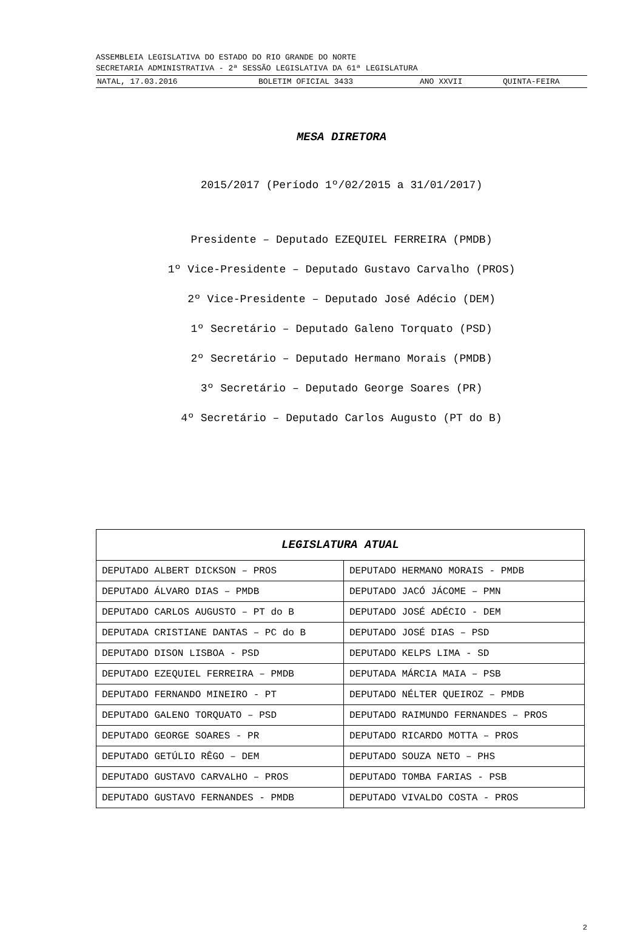ASSEMBLEIA LEGISLATIVA DO ESTADO DO RIO GRANDE DO NORTE
SECRETARIA ADMINISTRATIVA - 2ª SESSÃO LEGISLATIVA DA 61ª LEGISLATURA
NATAL, 17.03.2016 BOLETIM OFICIAL 3433 ANO XXVII QUINTA-FEIRA
MESA DIRETORA
2015/2017 (Período 1º/02/2015 a 31/01/2017)
Presidente – Deputado EZEQUIEL FERREIRA (PMDB)
1º Vice-Presidente – Deputado Gustavo Carvalho (PROS)
2º Vice-Presidente – Deputado José Adécio (DEM)
1º Secretário – Deputado Galeno Torquato (PSD)
2º Secretário – Deputado Hermano Morais (PMDB)
3º Secretário – Deputado George Soares (PR)
4º Secretário – Deputado Carlos Augusto (PT do B)
| LEGISLATURA ATUAL | |
| --- | --- |
| DEPUTADO ALBERT DICKSON – PROS | DEPUTADO HERMANO MORAIS - PMDB |
| DEPUTADO ÁLVARO DIAS – PMDB | DEPUTADO JACÓ JÁCOME – PMN |
| DEPUTADO CARLOS AUGUSTO – PT do B | DEPUTADO JOSÉ ADÉCIO - DEM |
| DEPUTADA CRISTIANE DANTAS – PC do B | DEPUTADO JOSÉ DIAS – PSD |
| DEPUTADO DISON LISBOA - PSD | DEPUTADO KELPS LIMA - SD |
| DEPUTADO EZEQUIEL FERREIRA – PMDB | DEPUTADA MÁRCIA MAIA – PSB |
| DEPUTADO FERNANDO MINEIRO - PT | DEPUTADO NÉLTER QUEIROZ – PMDB |
| DEPUTADO GALENO TORQUATO – PSD | DEPUTADO RAIMUNDO FERNANDES – PROS |
| DEPUTADO GEORGE SOARES - PR | DEPUTADO RICARDO MOTTA – PROS |
| DEPUTADO GETÚLIO RÊGO – DEM | DEPUTADO SOUZA NETO – PHS |
| DEPUTADO GUSTAVO CARVALHO – PROS | DEPUTADO TOMBA FARIAS - PSB |
| DEPUTADO GUSTAVO FERNANDES - PMDB | DEPUTADO VIVALDO COSTA - PROS |
2